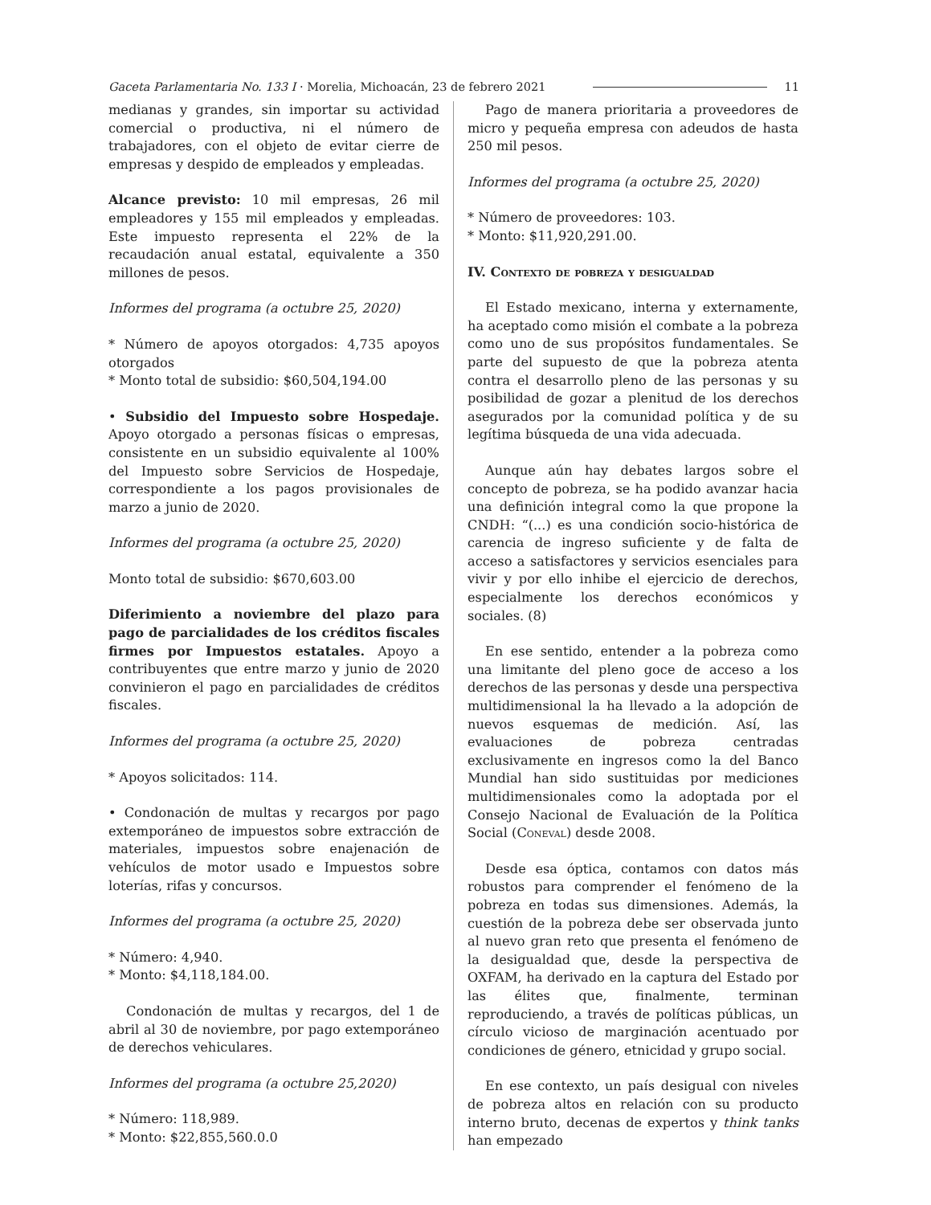Gaceta Parlamentaria No. 133 I · Morelia, Michoacán, 23 de febrero 2021 11
medianas y grandes, sin importar su actividad comercial o productiva, ni el número de trabajadores, con el objeto de evitar cierre de empresas y despido de empleados y empleadas.
Alcance previsto: 10 mil empresas, 26 mil empleadores y 155 mil empleados y empleadas. Este impuesto representa el 22% de la recaudación anual estatal, equivalente a 350 millones de pesos.
Informes del programa (a octubre 25, 2020)
* Número de apoyos otorgados: 4,735 apoyos otorgados
* Monto total de subsidio: $60,504,194.00
• Subsidio del Impuesto sobre Hospedaje. Apoyo otorgado a personas físicas o empresas, consistente en un subsidio equivalente al 100% del Impuesto sobre Servicios de Hospedaje, correspondiente a los pagos provisionales de marzo a junio de 2020.
Informes del programa (a octubre 25, 2020)
Monto total de subsidio: $670,603.00
Diferimiento a noviembre del plazo para pago de parcialidades de los créditos fiscales firmes por Impuestos estatales. Apoyo a contribuyentes que entre marzo y junio de 2020 convinieron el pago en parcialidades de créditos fiscales.
Informes del programa (a octubre 25, 2020)
* Apoyos solicitados: 114.
• Condonación de multas y recargos por pago extemporáneo de impuestos sobre extracción de materiales, impuestos sobre enajenación de vehículos de motor usado e Impuestos sobre loterías, rifas y concursos.
Informes del programa (a octubre 25, 2020)
* Número: 4,940.
* Monto: $4,118,184.00.
Condonación de multas y recargos, del 1 de abril al 30 de noviembre, por pago extemporáneo de derechos vehiculares.
Informes del programa (a octubre 25,2020)
* Número: 118,989.
* Monto: $22,855,560.0.0
Pago de manera prioritaria a proveedores de micro y pequeña empresa con adeudos de hasta 250 mil pesos.
Informes del programa (a octubre 25, 2020)
* Número de proveedores: 103.
* Monto: $11,920,291.00.
IV. Contexto de pobreza y desigualdad
El Estado mexicano, interna y externamente, ha aceptado como misión el combate a la pobreza como uno de sus propósitos fundamentales. Se parte del supuesto de que la pobreza atenta contra el desarrollo pleno de las personas y su posibilidad de gozar a plenitud de los derechos asegurados por la comunidad política y de su legítima búsqueda de una vida adecuada.
Aunque aún hay debates largos sobre el concepto de pobreza, se ha podido avanzar hacia una definición integral como la que propone la CNDH: “(...) es una condición socio-histórica de carencia de ingreso suficiente y de falta de acceso a satisfactores y servicios esenciales para vivir y por ello inhibe el ejercicio de derechos, especialmente los derechos económicos y sociales. (8)
En ese sentido, entender a la pobreza como una limitante del pleno goce de acceso a los derechos de las personas y desde una perspectiva multidimensional la ha llevado a la adopción de nuevos esquemas de medición. Así, las evaluaciones de pobreza centradas exclusivamente en ingresos como la del Banco Mundial han sido sustituidas por mediciones multidimensionales como la adoptada por el Consejo Nacional de Evaluación de la Política Social (Coneval) desde 2008.
Desde esa óptica, contamos con datos más robustos para comprender el fenómeno de la pobreza en todas sus dimensiones. Además, la cuestión de la pobreza debe ser observada junto al nuevo gran reto que presenta el fenómeno de la desigualdad que, desde la perspectiva de OXFAM, ha derivado en la captura del Estado por las élites que, finalmente, terminan reproduciendo, a través de políticas públicas, un círculo vicioso de marginación acentuado por condiciones de género, etnicidad y grupo social.
En ese contexto, un país desigual con niveles de pobreza altos en relación con su producto interno bruto, decenas de expertos y think tanks han empezado